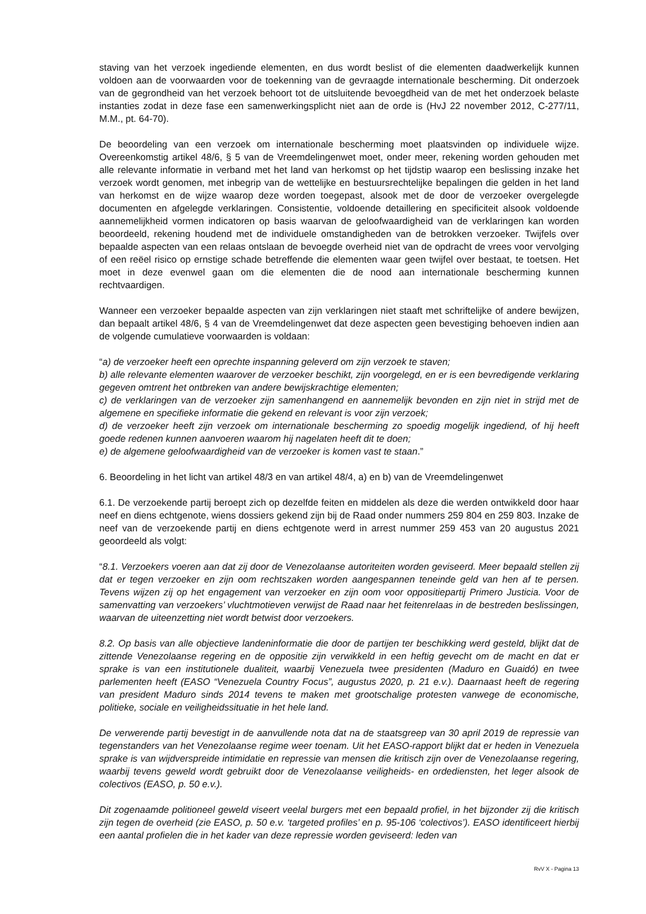staving van het verzoek ingediende elementen, en dus wordt beslist of die elementen daadwerkelijk kunnen voldoen aan de voorwaarden voor de toekenning van de gevraagde internationale bescherming. Dit onderzoek van de gegrondheid van het verzoek behoort tot de uitsluitende bevoegdheid van de met het onderzoek belaste instanties zodat in deze fase een samenwerkingsplicht niet aan de orde is (HvJ 22 november 2012, C-277/11, M.M., pt. 64-70).
De beoordeling van een verzoek om internationale bescherming moet plaatsvinden op individuele wijze. Overeenkomstig artikel 48/6, § 5 van de Vreemdelingenwet moet, onder meer, rekening worden gehouden met alle relevante informatie in verband met het land van herkomst op het tijdstip waarop een beslissing inzake het verzoek wordt genomen, met inbegrip van de wettelijke en bestuursrechtelijke bepalingen die gelden in het land van herkomst en de wijze waarop deze worden toegepast, alsook met de door de verzoeker overgelegde documenten en afgelegde verklaringen. Consistentie, voldoende detaillering en specificiteit alsook voldoende aannemelijkheid vormen indicatoren op basis waarvan de geloofwaardigheid van de verklaringen kan worden beoordeeld, rekening houdend met de individuele omstandigheden van de betrokken verzoeker. Twijfels over bepaalde aspecten van een relaas ontslaan de bevoegde overheid niet van de opdracht de vrees voor vervolging of een reëel risico op ernstige schade betreffende die elementen waar geen twijfel over bestaat, te toetsen. Het moet in deze evenwel gaan om die elementen die de nood aan internationale bescherming kunnen rechtvaardigen.
Wanneer een verzoeker bepaalde aspecten van zijn verklaringen niet staaft met schriftelijke of andere bewijzen, dan bepaalt artikel 48/6, § 4 van de Vreemdelingenwet dat deze aspecten geen bevestiging behoeven indien aan de volgende cumulatieve voorwaarden is voldaan:
“a) de verzoeker heeft een oprechte inspanning geleverd om zijn verzoek te staven;
b) alle relevante elementen waarover de verzoeker beschikt, zijn voorgelegd, en er is een bevredigende verklaring gegeven omtrent het ontbreken van andere bewijskrachtige elementen;
c) de verklaringen van de verzoeker zijn samenhangend en aannemelijk bevonden en zijn niet in strijd met de algemene en specifieke informatie die gekend en relevant is voor zijn verzoek;
d) de verzoeker heeft zijn verzoek om internationale bescherming zo spoedig mogelijk ingediend, of hij heeft goede redenen kunnen aanvoeren waarom hij nagelaten heeft dit te doen;
e) de algemene geloofwaardigheid van de verzoeker is komen vast te staan.”
6. Beoordeling in het licht van artikel 48/3 en van artikel 48/4, a) en b) van de Vreemdelingenwet
6.1. De verzoekende partij beroept zich op dezelfde feiten en middelen als deze die werden ontwikkeld door haar neef en diens echtgenote, wiens dossiers gekend zijn bij de Raad onder nummers 259 804 en 259 803. Inzake de neef van de verzoekende partij en diens echtgenote werd in arrest nummer 259 453 van 20 augustus 2021 geoordeeld als volgt:
“8.1. Verzoekers voeren aan dat zij door de Venezolaanse autoriteiten worden geviseerd. Meer bepaald stellen zij dat er tegen verzoeker en zijn oom rechtszaken worden aangespannen teneinde geld van hen af te persen. Tevens wijzen zij op het engagement van verzoeker en zijn oom voor oppositiepartij Primero Justicia. Voor de samenvatting van verzoekers’ vluchtmotieven verwijst de Raad naar het feitenrelaas in de bestreden beslissingen, waarvan de uiteenzetting niet wordt betwist door verzoekers.
8.2. Op basis van alle objectieve landeninformatie die door de partijen ter beschikking werd gesteld, blijkt dat de zittende Venezolaanse regering en de oppositie zijn verwikkeld in een heftig gevecht om de macht en dat er sprake is van een institutionele dualiteit, waarbij Venezuela twee presidenten (Maduro en Guaidó) en twee parlementen heeft (EASO “Venezuela Country Focus”, augustus 2020, p. 21 e.v.). Daarnaast heeft de regering van president Maduro sinds 2014 tevens te maken met grootschalige protesten vanwege de economische, politieke, sociale en veiligheidssituatie in het hele land.
De verwerende partij bevestigt in de aanvullende nota dat na de staatsgreep van 30 april 2019 de repressie van tegenstanders van het Venezolaanse regime weer toenam. Uit het EASO-rapport blijkt dat er heden in Venezuela sprake is van wijdverspreide intimidatie en repressie van mensen die kritisch zijn over de Venezolaanse regering, waarbij tevens geweld wordt gebruikt door de Venezolaanse veiligheids- en ordediensten, het leger alsook de colectivos (EASO, p. 50 e.v.).
Dit zogenaamde politioneel geweld viseert veelal burgers met een bepaald profiel, in het bijzonder zij die kritisch zijn tegen de overheid (zie EASO, p. 50 e.v. ‘targeted profiles’ en p. 95-106 ‘colectivos’). EASO identificeert hierbij een aantal profielen die in het kader van deze repressie worden geviseerd: leden van
RvV X - Pagina 13